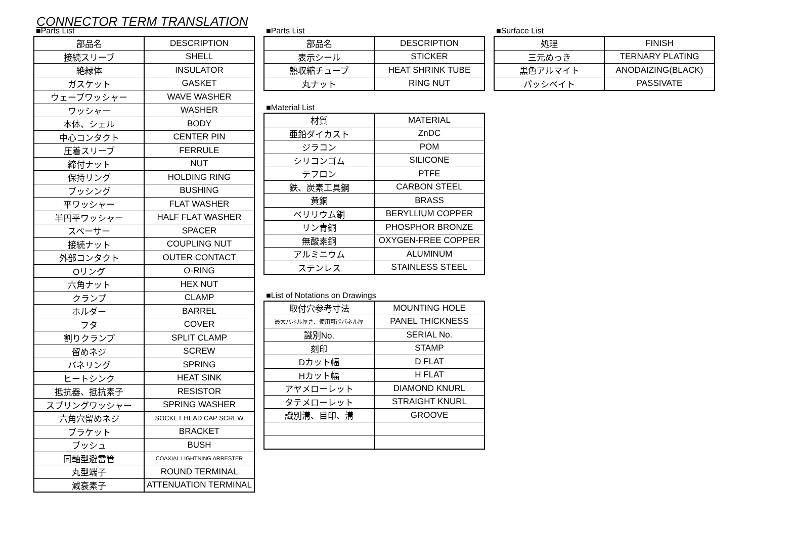CONNECTOR TERM TRANSLATION
■Parts List
| 部品名 | DESCRIPTION |
| 接続スリーブ | SHELL |
| 絶縁体 | INSULATOR |
| ガスケット | GASKET |
| ウェーブワッシャー | WAVE WASHER |
| ワッシャー | WASHER |
| 本体、シェル | BODY |
| 中心コンタクト | CENTER PIN |
| 圧着スリーブ | FERRULE |
| 締付ナット | NUT |
| 保持リング | HOLDING RING |
| ブッシング | BUSHING |
| 平ワッシャー | FLAT WASHER |
| 半円平ワッシャー | HALF FLAT WASHER |
| スペーサー | SPACER |
| 接続ナット | COUPLING NUT |
| 外部コンタクト | OUTER CONTACT |
| Oリング | O-RING |
| 六角ナット | HEX NUT |
| クランプ | CLAMP |
| ホルダー | BARREL |
| フタ | COVER |
| 割りクランプ | SPLIT CLAMP |
| 留めネジ | SCREW |
| バネリング | SPRING |
| ヒートシンク | HEAT SINK |
| 抵抗器、抵抗素子 | RESISTOR |
| スプリングワッシャー | SPRING WASHER |
| 六角穴留めネジ | SOCKET HEAD CAP SCREW |
| ブラケット | BRACKET |
| ブッシュ | BUSH |
| 同軸型避雷管 | COAXIAL LIGHTNING ARRESTER |
| 丸型端子 | ROUND TERMINAL |
| 減衰素子 | ATTENUATION TERMINAL |
■Parts List
| 部品名 | DESCRIPTION |
| 表示シール | STICKER |
| 熱収縮チューブ | HEAT SHRINK TUBE |
| 丸ナット | RING NUT |
■Material List
| 材質 | MATERIAL |
| 亜鉛ダイカスト | ZnDC |
| ジラコン | POM |
| シリコンゴム | SILICONE |
| テフロン | PTFE |
| 鉄、炭素工具鋼 | CARBON STEEL |
| 黄銅 | BRASS |
| ベリリウム銅 | BERYLLIUM COPPER |
| リン青銅 | PHOSPHOR BRONZE |
| 無酸素銅 | OXYGEN-FREE COPPER |
| アルミニウム | ALUMINUM |
| ステンレス | STAINLESS STEEL |
■List of Notations on Drawings
| 取付穴参考寸法 | MOUNTING HOLE |
| 最大パネル厚さ、使用可能パネル厚 | PANEL THICKNESS |
| 識別No. | SERIAL No. |
| 刻印 | STAMP |
| Dカット幅 | D FLAT |
| Hカット幅 | H FLAT |
| アヤメローレット | DIAMOND KNURL |
| タテメローレット | STRAIGHT KNURL |
| 識別溝、目印、溝 | GROOVE |
■Surface List
| 処理 | FINISH |
| 三元めっき | TERNARY PLATING |
| 黒色アルマイト | ANODAIZING(BLACK) |
| パッシベイト | PASSIVATE |